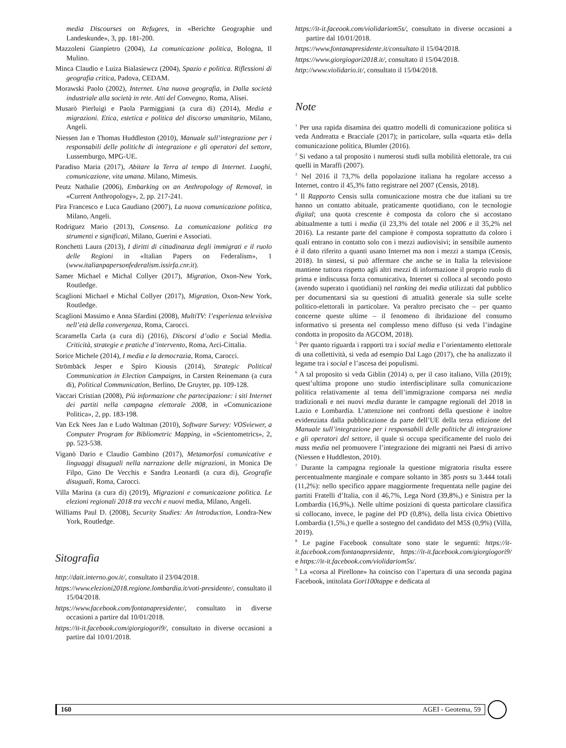media Discourses on Refugees, in «Berichte Geographie und Landeskunde», 3, pp. 181-200.
Mazzoleni Gianpietro (2004), La comunicazione politica, Bologna, Il Mulino.
Minca Claudio e Luiza Bialasiewcz (2004), Spazio e politica. Riflessioni di geografia critica, Padova, CEDAM.
Morawski Paolo (2002), Internet. Una nuova geografia, in Dalla società industriale alla società in rete. Atti del Convegno, Roma, Alisei.
Musarò Pierluigi e Paola Parmiggiani (a cura di) (2014), Media e migrazioni. Etica, estetica e politica del discorso umanitario, Milano, Angeli.
Niessen Jan e Thomas Huddleston (2010), Manuale sull’integrazione per i responsabili delle politiche di integrazione e gli operatori del settore, Lussemburgo, MPG-UE.
Paradiso Maria (2017), Abitare la Terra al tempo di Internet. Luoghi, comunicazione, vita umana. Milano, Mimesis.
Peutz Nathalie (2006), Embarking on an Anthropology of Removal, in «Current Anthropology», 2, pp. 217-241.
Pira Francesco e Luca Gaudiano (2007), La nuova comunicazione politica, Milano, Angeli.
Rodriguez Mario (2013), Consenso. La comunicazione politica tra strumenti e significati, Milano, Guerini e Associati.
Ronchetti Laura (2013), I diritti di cittadinanza degli immigrati e il ruolo delle Regioni in «Italian Papers on Federalism», 1 (www.italianpapersonfederalism.issirfa.cnr.it).
Samer Michael e Michal Collyer (2017), Migration, Oxon-New York, Routledge.
Scaglioni Michael e Michal Collyer (2017), Migration, Oxon-New York, Routledge.
Scaglioni Massimo e Anna Sfardini (2008), MultiTV: l’esperienza televisiva nell’età della convergenza, Roma, Carocci.
Scaramella Carla (a cura di) (2016), Discorsi d’odio e Social Media. Criticità, strategie e pratiche d’intervento, Roma, Arci-Cittalia.
Sorice Michele (2014), I media e la democrazia, Roma, Carocci.
Strömbäck Jesper e Spiro Kiousis (2014), Strategic Political Communication in Election Campaigns, in Carsten Reinemann (a cura di), Political Communication, Berlino, De Gruyter, pp. 109-128.
Vaccari Cristian (2008), Più informazione che partecipazione: i siti Internet dei partiti nella campagna elettorale 2008, in «Comunicazione Politica», 2, pp. 183-198.
Van Eck Nees Jan e Ludo Waltman (2010), Software Survey: VOSviewer, a Computer Program for Bibliometric Mapping, in «Scientometrics», 2, pp. 523-538.
Viganò Dario e Claudio Gambino (2017), Metamorfosi comunicative e linguaggi disuguali nella narrazione delle migrazioni, in Monica De Filpo, Gino De Vecchis e Sandra Leonardi (a cura di), Geografie disuguali, Roma, Carocci.
Villa Marina (a cura di) (2019), Migrazioni e comunicazione politica. Le elezioni regionali 2018 tra vecchi e nuovi media, Milano, Angeli.
Williams Paul D. (2008), Security Studies: An Introduction, Londra-New York, Routledge.
Sitografia
http://dait.interno.gov.it/, consultato il 23/04/2018.
https://www.elezioni2018.regione.lombardia.it/voti-presidente/, consultato il 15/04/2018.
https://www.facebook.com/fontanapresidente/, consultato in diverse occasioni a partire dal 10/01/2018.
https://it-it.facebook.com/giorgiogori9/, consultato in diverse occasioni a partire dal 10/01/2018.
https://it-it.faceook.com/violidariom5s/, consultato in diverse occasioni a partire dal 10/01/2018.
https://www.fontanapresidente.it/consultato il 15/04/2018.
https://www.giorgiogori2018.it/, consultato il 15/04/2018.
http://www.violidario.it/, consultato il 15/04/2018.
Note
<sup>1</sup> Per una rapida disamina dei quattro modelli di comunicazione politica si veda Andreatta e Bracciale (2017); in particolare, sulla «quarta età» della comunicazione politica, Blumler (2016).
<sup>2</sup> Si vedano a tal proposito i numerosi studi sulla mobilità elettorale, tra cui quelli in Maraffi (2007).
<sup>3</sup> Nel 2016 il 73,7% della popolazione italiana ha regolare accesso a Internet, contro il 45,3% fatto registrare nel 2007 (Censis, 2018).
<sup>4</sup> Il Rapporto Censis sulla comunicazione mostra che due italiani su tre hanno un contatto abituale, praticamente quotidiano, con le tecnologie digital; una quota crescente è composta da coloro che si accostano abitualmente a tutti i media (il 23,3% del totale nel 2006 e il 35,2% nel 2016). La restante parte del campione è composta soprattutto da coloro i quali entrano in contatto solo con i mezzi audiovisivi; in sensibile aumento è il dato riferito a quanti usano Internet ma non i mezzi a stampa (Censis, 2018). In sintesi, si può affermare che anche se in Italia la televisione mantiene tuttora rispetto agli altri mezzi di informazione il proprio ruolo di prima e indiscussa forza comunicativa, Internet si colloca al secondo posto (avendo superato i quotidiani) nel ranking dei media utilizzati dal pubblico per documentarsi sia su questioni di attualità generale sia sulle scelte politico-elettorali in particolare. Va peraltro precisato che – per quanto concerne queste ultime – il fenomeno di ibridazione del consumo informativo si presenta nel complesso meno diffuso (si veda l’indagine condotta in proposito da AGCOM, 2018).
<sup>5</sup> Per quanto riguarda i rapporti tra i social media e l’orientamento elettorale di una collettività, si veda ad esempio Dal Lago (2017), che ha analizzato il legame tra i social e l’ascesa dei populismi.
<sup>6</sup> A tal proposito si veda Giblin (2014) o, per il caso italiano, Villa (2019); quest’ultima propone uno studio interdisciplinare sulla comunicazione politica relativamente al tema dell’immigrazione comparsa nei media tradizionali e nei nuovi media durante le campagne regionali del 2018 in Lazio e Lombardia. L’attenzione nei confronti della questione è inoltre evidenziata dalla pubblicazione da parte dell’UE della terza edizione del Manuale sull’integrazione per i responsabili delle politiche di integrazione e gli operatori del settore, il quale si occupa specificamente del ruolo dei mass media nel promuovere l’integrazione dei migranti nei Paesi di arrivo (Niessen e Huddleston, 2010).
<sup>7</sup> Durante la campagna regionale la questione migratoria risulta essere percentualmente marginale e compare soltanto in 385 posts su 3.444 totali (11,2%): nello specifico appare maggiormente frequentata nelle pagine dei partiti Fratelli d’Italia, con il 46,7%, Lega Nord (39,8%,) e Sinistra per la Lombardia (16,9%,). Nelle ultime posizioni di questa particolare classifica si collocano, invece, le pagine del PD (0,8%), della lista civica Obiettivo Lombardia (1,5%,) e quelle a sostegno del candidato del M5S (0,9%) (Villa, 2019).
<sup>8</sup> Le pagine Facebook consultate sono state le seguenti: https://it-it.facebook.com/fontanapresidente, https://it-it.facebook.com/giorgiogori9/ e https://it-it.facebook.com/violidariom5s/.
<sup>9</sup> La «corsa al Pirellone» ha coinciso con l’apertura di una seconda pagina Facebook, intitolata Gori100tappe e dedicata al
160 AGEI - Geotema, 59